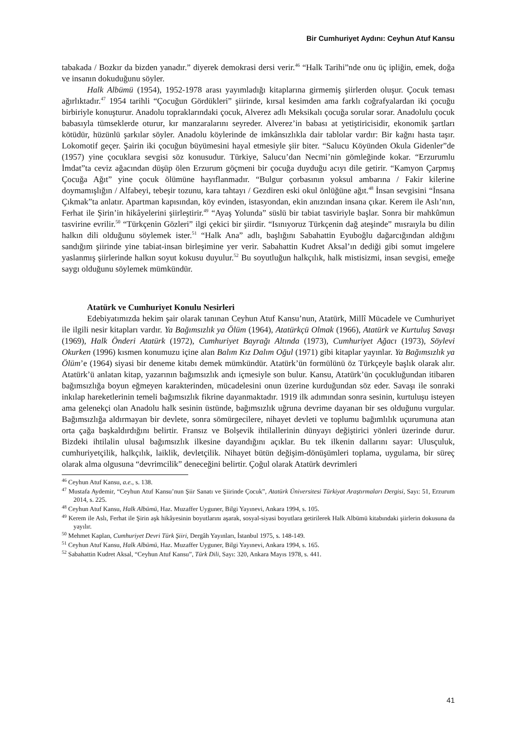Bir Cumhuriyet Aydını: Ceyhun Atuf Kansu
tabakada / Bozkır da bizden yanadır.” diyerek demokrasi dersi verir.<sup>46</sup> “Halk Tarihi”nde onu üç ipliğin, emek, doğa ve insanın dokuduğunu söyler.
Halk Albümü (1954), 1952-1978 arası yayımladığı kitaplarına girmemiş şiirlerden oluşur. Çocuk teması ağırlıktadır.<sup>47</sup> 1954 tarihli “Çocuğun Gördükleri” şiirinde, kırsal kesimden ama farklı coğrafyalardan iki çocuğu birbiriyle konuşturur. Anadolu topraklarındaki çocuk, Alverez adlı Meksikalı çocuğa sorular sorar. Anadolulu çocuk babasıyla tümseklerde oturur, kır manzaralarını seyreder. Alverez’in babası at yetiştiricisidir, ekonomik şartları kötüdür, hüzünlü şarkılar söyler. Anadolu köylerinde de imkânsızlıkla dair tablolar vardır: Bir kağnı hasta taşır. Lokomotif geçer. Şairin iki çocuğun büyümesini hayal etmesiyle şiir biter. “Salucu Köyünden Okula Gidenler”de (1957) yine çocuklara sevgisi söz konusudur. Türkiye, Salucu’dan Necmi’nin gömleğinde kokar. “Erzurumlu İmdat”ta ceviz ağacından düşüp ölen Erzurum göçmeni bir çocuğa duyduğu acıyı dile getirir. “Kamyon Çarpmış Çocuğa Ağıt” yine çocuk ölümüne hayıflanmadır. “Bulgur çorbasının yoksul ambarına / Fakir kilerine doymamışlığın / Alfabeyi, tebeşir tozunu, kara tahtayı / Gezdiren eski okul önlüğüne ağıt.<sup>48</sup> İnsan sevgisini “İnsana Çıkmak”ta anlatır. Apartman kapısından, köy evinden, istasyondan, ekin anızından insana çıkar. Kerem ile Aslı’nın, Ferhat ile Şirin’in hikâyelerini şiirleştirir.<sup>49</sup> “Ayaş Yolunda” süslü bir tabiat tasviriyle başlar. Sonra bir mahkûmun tasvirine evrilir.<sup>50</sup> “Türkçenin Gözleri” ilgi çekici bir şiirdir. “Isınıyoruz Türkçenin dağ ateşinde” mısraıyla bu dilin halkın dili olduğunu söylemek ister.<sup>51</sup> “Halk Ana” adlı, başlığını Sabahattin Eyuboğlu dağarcığından aldığını sandığım şiirinde yine tabiat-insan birleşimine yer verir. Sabahattin Kudret Aksal’ın dediği gibi somut imgelere yaslanmış şiirlerinde halkın soyut kokusu duyulur.<sup>52</sup> Bu soyutluğun halkçılık, halk mistisizmi, insan sevgisi, emeğe saygı olduğunu söylemek mümkündür.
Atatürk ve Cumhuriyet Konulu Nesirleri
Edebiyatımızda hekim şair olarak tanınan Ceyhun Atuf Kansu’nun, Atatürk, Millî Mücadele ve Cumhuriyet ile ilgili nesir kitapları vardır. Ya Bağımsızlık ya Ölüm (1964), Atatürkçü Olmak (1966), Atatürk ve Kurtuluş Savaşı (1969), Halk Önderi Atatürk (1972), Cumhuriyet Bayrağı Altında (1973), Cumhuriyet Ağacı (1973), Söylevi Okurken (1996) kısmen konumuzu içine alan Balım Kız Dalım Oğul (1971) gibi kitaplar yayınlar. Ya Bağımsızlık ya Ölüm’e (1964) siyasi bir deneme kitabı demek mümkündür. Atatürk’ün formülünü öz Türkçeyle başlık olarak alır. Atatürk’ü anlatan kitap, yazarının bağımsızlık andı içmesiyle son bulur. Kansu, Atatürk’ün çocukluğundan itibaren bağımsızlığa boyun eğmeyen karakterinden, mücadelesini onun üzerine kurduğundan söz eder. Savaşı ile sonraki inkılap hareketlerinin temeli bağımsızlık fikrine dayanmaktadır. 1919 ilk adımından sonra sesinin, kurtuluşu isteyen ama gelenekçi olan Anadolu halk sesinin üstünde, bağımsızlık uğruna devrime dayanan bir ses olduğunu vurgular. Bağımsızlığa aldırmayan bir devlete, sonra sömürgecilere, nihayet devleti ve toplumu bağımlılık uçurumuna atan orta çağa başkaldırdığını belirtir. Fransız ve Bolşevik ihtilallerinin dünyayı değiştirici yönleri üzerinde durur. Bizdeki ihtilalin ulusal bağımsızlık ilkesine dayandığını açıklar. Bu tek ilkenin dallarını sayar: Ulusçuluk, cumhuriyetçilik, halkçılık, laiklik, devletçilik. Nihayet bütün değişim-dönüşümleri toplama, uygulama, bir süreç olarak alma olgusuna “devrimcilik” deneceğini belirtir. Çoğul olarak Atatürk devrimleri
<sup>46</sup> Ceyhun Atuf Kansu, a.e., s. 138.
<sup>47</sup> Mustafa Aydemir, “Ceyhun Atuf Kansu’nun Şiir Sanatı ve Şiirinde Çocuk”, Atatürk Üniversitesi Türkiyat Araştırmaları Dergisi, Sayı: 51, Erzurum 2014, s. 225.
<sup>48</sup> Ceyhun Atuf Kansu, Halk Albümü, Haz. Muzaffer Uyguner, Bilgi Yayınevi, Ankara 1994, s. 105.
<sup>49</sup> Kerem ile Aslı, Ferhat ile Şirin aşk hikâyesinin boyutlarını aşarak, sosyal-siyasi boyutlara getirilerek Halk Albümü kitabındaki şiirlerin dokusuna da yayılır.
<sup>50</sup> Mehmet Kaplan, Cumhuriyet Devri Türk Şiiri, Dergâh Yayınları, İstanbul 1975, s. 148-149.
<sup>51</sup> Ceyhun Atuf Kansu, Halk Albümü, Haz. Muzaffer Uyguner, Bilgi Yayınevi, Ankara 1994, s. 165.
<sup>52</sup> Sabahattin Kudret Aksal, “Ceyhun Atuf Kansu”, Türk Dili, Sayı: 320, Ankara Mayıs 1978, s. 441.
41